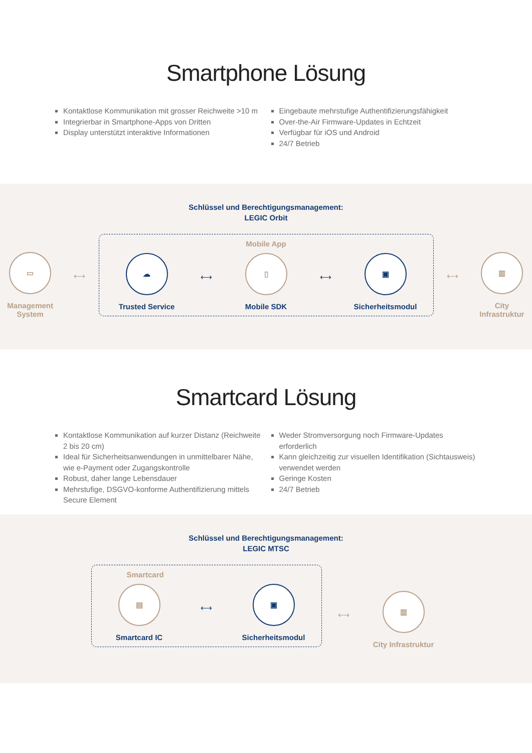Smartphone Lösung
Kontaktlose Kommunikation mit grosser Reichweite >10 m
Integrierbar in Smartphone-Apps von Dritten
Display unterstützt interaktive Informationen
Eingebaute mehrstufige Authentifizierungsfähigkeit
Over-the-Air Firmware-Updates in Echtzeit
Verfügbar für iOS und Android
24/7 Betrieb
Schlüssel und Berechtigungsmanagement:
LEGIC Orbit
▭
Management System
⟷
Mobile App
☁
Trusted Service
⟷
▯
Mobile SDK
⟷
▣
Sicherheitsmodul
⟷
▥
City Infrastruktur
Smartcard Lösung
Kontaktlose Kommunikation auf kurzer Distanz (Reichweite 2 bis 20 cm)
Ideal für Sicherheitsanwendungen in unmittelbarer Nähe, wie e-Payment oder Zugangskontrolle
Robust, daher lange Lebensdauer
Mehrstufige, DSGVO-konforme Authentifizierung mittels Secure Element
Weder Stromversorgung noch Firmware-Updates erforderlich
Kann gleichzeitig zur visuellen Identifikation (Sichtausweis) verwendet werden
Geringe Kosten
24/7 Betrieb
Schlüssel und Berechtigungsmanagement:
LEGIC MTSC
Smartcard
▤
Smartcard IC
⟷
▣
Sicherheitsmodul
⟷
▥
City Infrastruktur